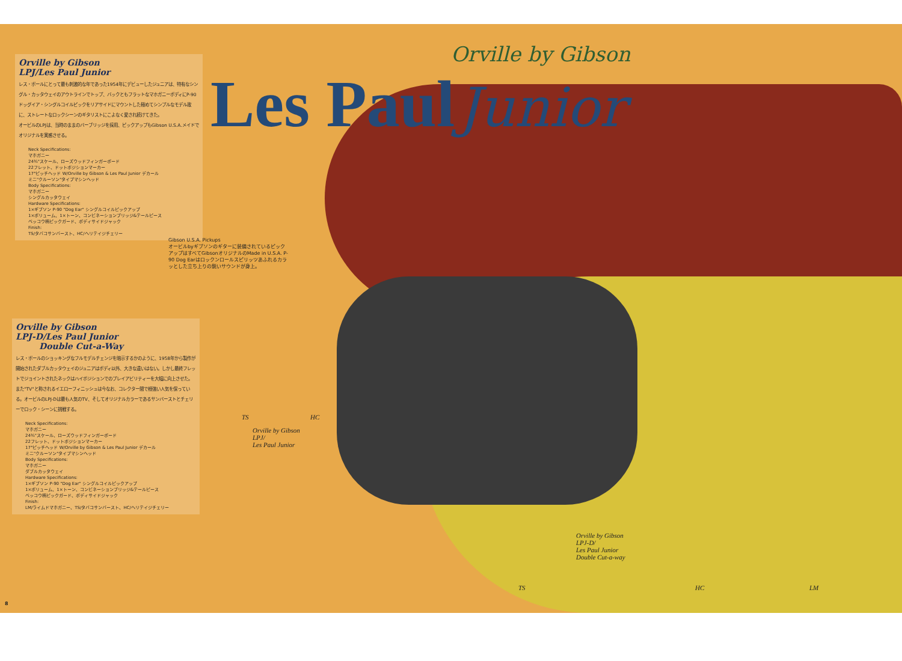Orville by Gibson
Les Paul
Junior
Orville by Gibson
LPJ/Les Paul Junior
レス・ポールにとって最も刺激的な年であった1954年にデビューしたジュニアは、特有なシングル・カッタウェイのアウトラインでトップ、バックともフラットなマホガニーボディにP-90ドッグイア・シングルコイルピックをリアサイドにマウントした極めてシンプルなモデル故に、ストレートなロックシーンのギタリストにこよなく愛され続けてきた。
オービルのLPJは、当時のままのバーブリッジを採用、ピックアップもGibson U.S.A.メイドでオリジナルを実感させる。
Neck Specifications:
マホガニー
24¾"スケール、ローズウッドフィンガーボード
22フレット、ドットポジションマーカー
17°ピッチヘッド W/Orville by Gibson & Les Paul Junior デカール
ミニ"クルーソン"タイプマシンヘッド
Body Specifications:
マホガニー
シングルカッタウェイ
Hardware Specifications:
1×ギブソン P-90 "Dog Ear" シングルコイルピックアップ
1×ボリューム、1×トーン、コンビネーションブリッジ&テールピース
ベッコウ柄ピックガード、ボディサイドジャック
Finish:
TS/タバコサンバースト、HC/ヘリテイジチェリー
Gibson U.S.A. Pickups
オービルbyギブソンのギターに装備されているピックアップはすべてGibsonオリジナルのMade in U.S.A. P-90 Dog Earはロックンロールスピリッツあふれるカラッとした立ち上りの鋭いサウンドが身上。
Orville by Gibson
LPJ-D/Les Paul Junior
Double Cut-a-Way
レス・ポールのショッキングなフルモデルチェンジを暗示するかのように、1958年から製作が開始されたダブルカッタウェイのジュニアはボディ以外、大きな違いはない。しかし最終フレットでジョイントされたネックはハイポジションでのプレイアビリティーを大幅に向上させた。
また"TV"と称されるイエローフィニッシュは今なお、コレクター間で根強い人気を保っている。オービルのLPJ-Dは最も人気のTV、そしてオリジナルカラーであるサンバーストとチェリーでロック・シーンに挑戦する。
Neck Specifications:
マホガニー
24¾"スケール、ローズウッドフィンガーボード
22フレット、ドットポジションマーカー
17°ピッチヘッド W/Orville by Gibson & Les Paul Junior デカール
ミニ"クルーソン"タイプマシンヘッド
Body Specifications:
マホガニー
ダブルカッタウェイ
Hardware Specifications:
1×ギブソン P-90 "Dog Ear" シングルコイルピックアップ
1×ボリューム、1×トーン、コンビネーションブリッジ&テールピース
ベッコウ柄ピックガード、ボディサイドジャック
Finish:
LM/ライムドマホガニー、TS/タバコサンバースト、HC/ヘリテイジチェリー
TS HC
Orville by Gibson
LPJ/
Les Paul Junior
Orville by Gibson
LPJ-D/
Les Paul Junior
Double Cut-a-way
TS HC LM
8